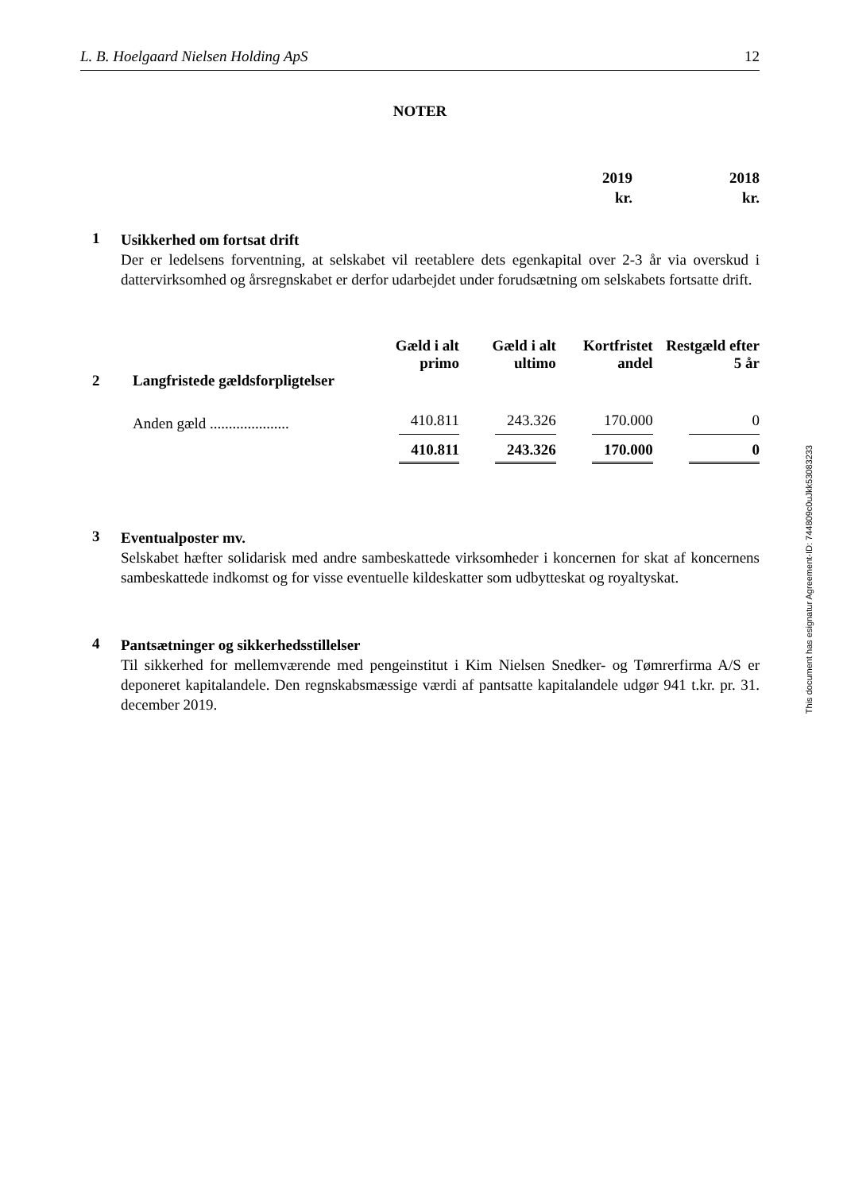L. B. Hoelgaard Nielsen Holding ApS 12
NOTER
2019
kr.
2018
kr.
1
Usikkerhed om fortsat drift
Der er ledelsens forventning, at selskabet vil reetablere dets egenkapital over 2-3 år via overskud i dattervirksomhed og årsregnskabet er derfor udarbejdet under forudsætning om selskabets fortsatte drift.
| | | Gæld i alt primo | Gæld i alt ultimo | Kortfristet andel | Restgæld efter 5 år |
| --- | --- | --- | --- | --- | --- |
| 2 | Langfristede gældsforpligtelser | | | | |
| | Anden gæld ..................... | 410.811 | 243.326 | 170.000 | 0 |
| | | 410.811 | 243.326 | 170.000 | 0 |
3
Eventualposter mv.
Selskabet hæfter solidarisk med andre sambeskattede virksomheder i koncernen for skat af koncernens sambeskattede indkomst og for visse eventuelle kildeskatter som udbytteskat og royaltyskat.
4
Pantsætninger og sikkerhedsstillelser
Til sikkerhed for mellemværende med pengeinstitut i Kim Nielsen Snedker- og Tømrerfirma A/S er deponeret kapitalandele. Den regnskabsmæssige værdi af pantsatte kapitalandele udgør 941 t.kr. pr. 31. december 2019.
This document has esignatur Agreement-ID: 744809c0uJkk53083233